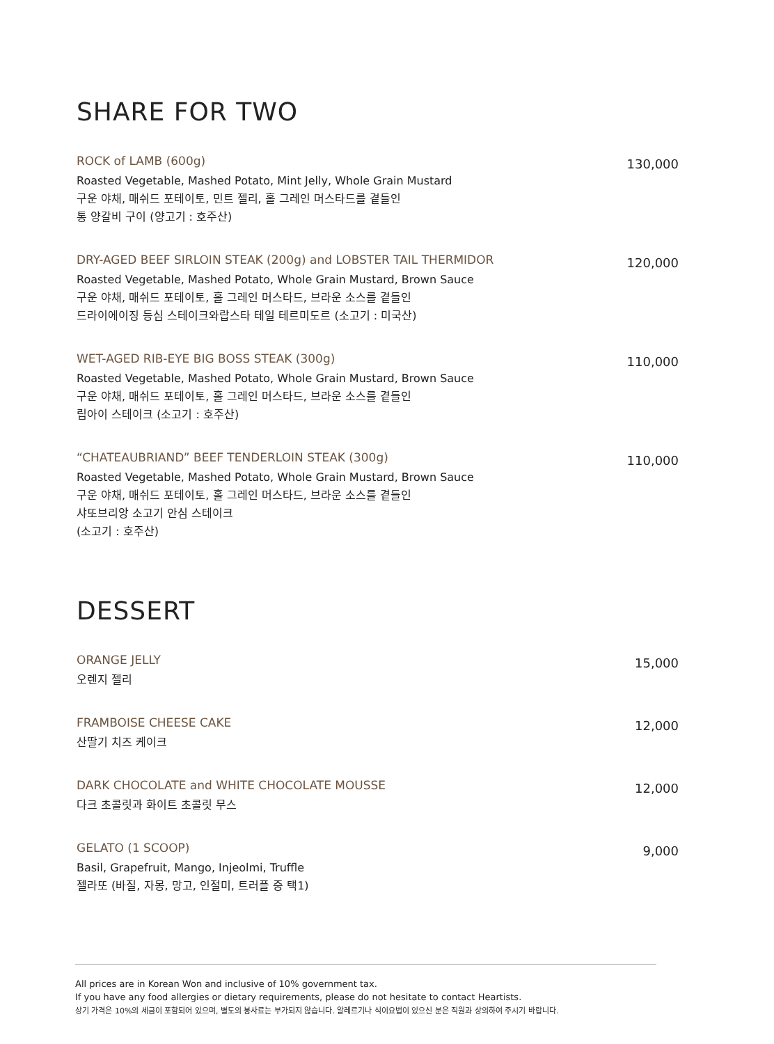SHARE FOR TWO
ROCK of LAMB (600g)
Roasted Vegetable, Mashed Potato, Mint Jelly, Whole Grain Mustard
구운 야채, 매쉬드 포테이토, 민트 젤리, 홀 그레인 머스타드를 곁들인
통 양갈비 구이 (양고기 : 호주산)
130,000
DRY-AGED BEEF SIRLOIN STEAK (200g) and LOBSTER TAIL THERMIDOR
Roasted Vegetable, Mashed Potato, Whole Grain Mustard, Brown Sauce
구운 야채, 매쉬드 포테이토, 홀 그레인 머스타드, 브라운 소스를 곁들인
드라이에이징 등심 스테이크와랍스타 테일 테르미도르 (소고기 : 미국산)
120,000
WET-AGED RIB-EYE BIG BOSS STEAK (300g)
Roasted Vegetable, Mashed Potato, Whole Grain Mustard, Brown Sauce
구운 야채, 매쉬드 포테이토, 홀 그레인 머스타드, 브라운 소스를 곁들인
립아이 스테이크 (소고기 : 호주산)
110,000
“CHATEAUBRIAND” BEEF TENDERLOIN STEAK (300g)
Roasted Vegetable, Mashed Potato, Whole Grain Mustard, Brown Sauce
구운 야채, 매쉬드 포테이토, 홀 그레인 머스타드, 브라운 소스를 곁들인
샤또브리앙 소고기 안심 스테이크
(소고기 : 호주산)
110,000
DESSERT
ORANGE JELLY
오렌지 젤리
15,000
FRAMBOISE CHEESE CAKE
산딸기 치즈 케이크
12,000
DARK CHOCOLATE and WHITE CHOCOLATE MOUSSE
다크 초콜릿과 화이트 초콜릿 무스
12,000
GELATO (1 SCOOP)
Basil, Grapefruit, Mango, Injeolmi, Truffle
젤라또 (바질, 자몽, 망고, 인절미, 트러플 중 택1)
9,000
All prices are in Korean Won and inclusive of 10% government tax.
If you have any food allergies or dietary requirements, please do not hesitate to contact Heartists.
상기 가격은 10%의 세금이 포함되어 있으며, 별도의 봉사료는 부가되지 않습니다. 알레르기나 식이요법이 있으신 분은 직원과 상의하여 주시기 바랍니다.